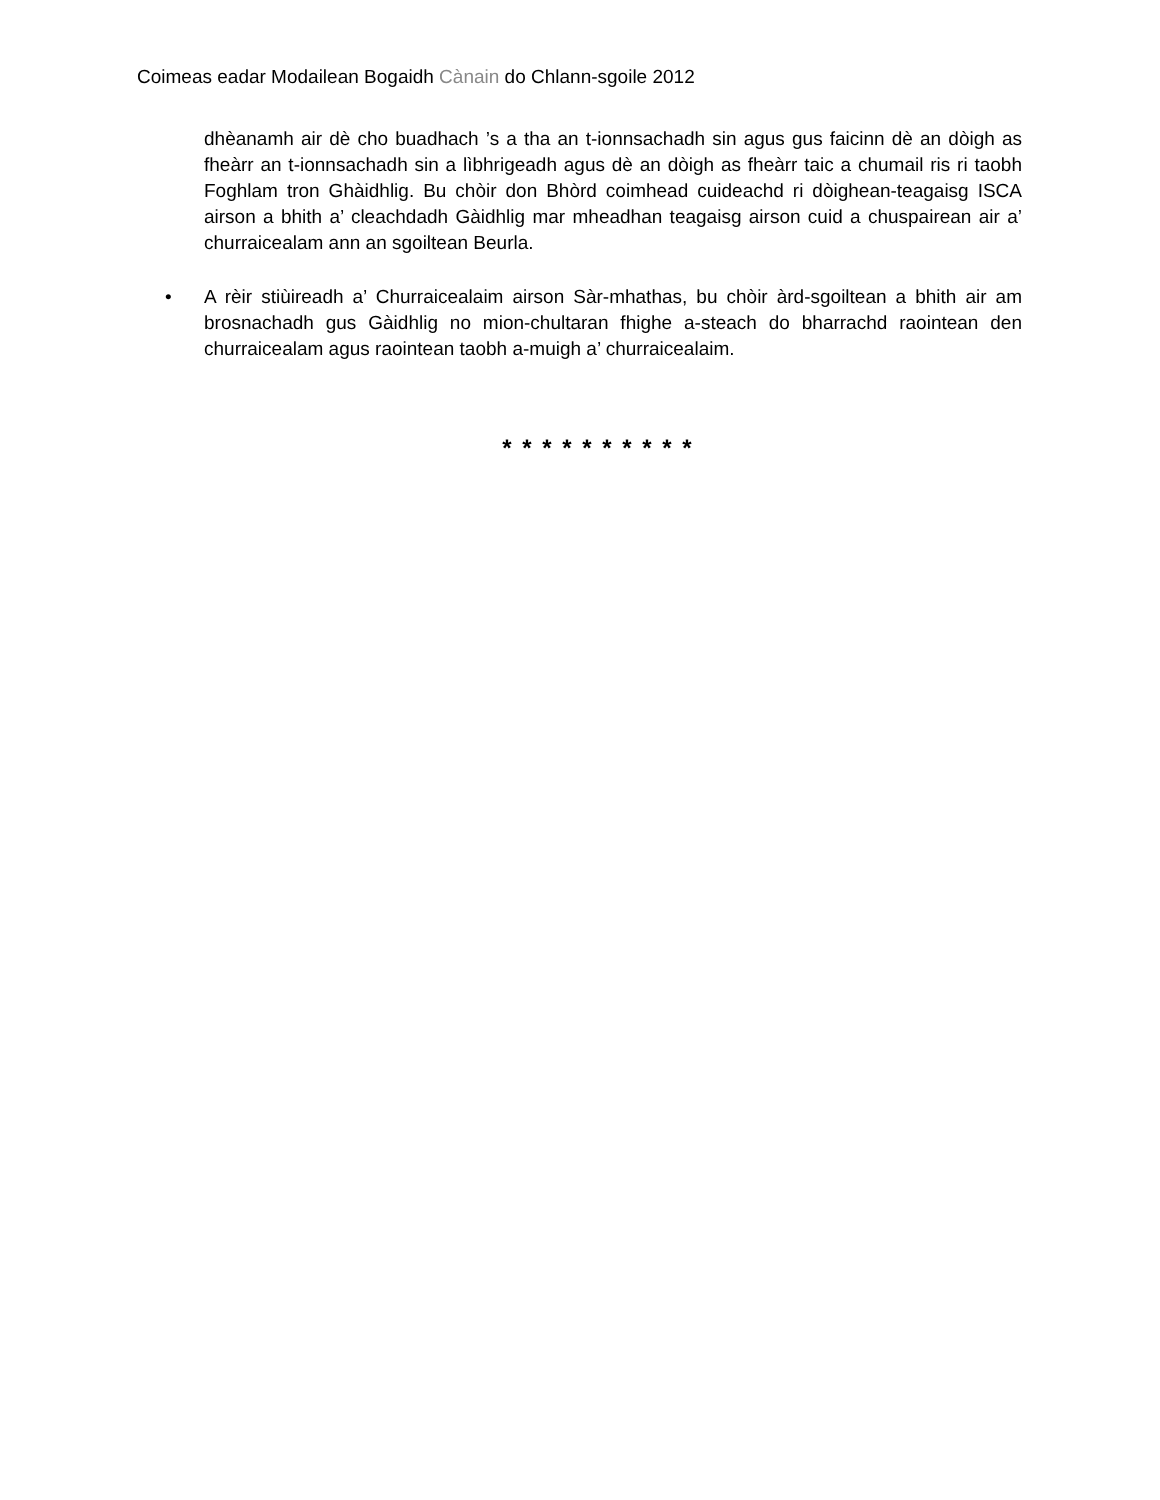Coimeas eadar Modailean Bogaidh Cànain do Chlann-sgoile 2012
dhèanamh air dè cho buadhach ’s a tha an t-ionnsachadh sin agus gus faicinn dè an dòigh as fheàrr an t-ionnsachadh sin a lìbhrigeadh agus dè an dòigh as fheàrr taic a chumail ris ri taobh Foghlam tron Ghàidhlig. Bu chòir don Bhòrd coimhead cuideachd ri dòighean-teagaisg ISCA airson a bhith a’ cleachdadh Gàidhlig mar mheadhan teagaisg airson cuid a chuspairean air a’ churraicealam ann an sgoiltean Beurla.
• A rèir stiùireadh a’ Churraicealaim airson Sàr-mhathas, bu chòir àrd-sgoiltean a bhith air am brosnachadh gus Gàidhlig no mion-chultaran fhighe a-steach do bharrachd raointean den churraicealam agus raointean taobh a-muigh a’ churraicealaim.
* * * * * * * * * *